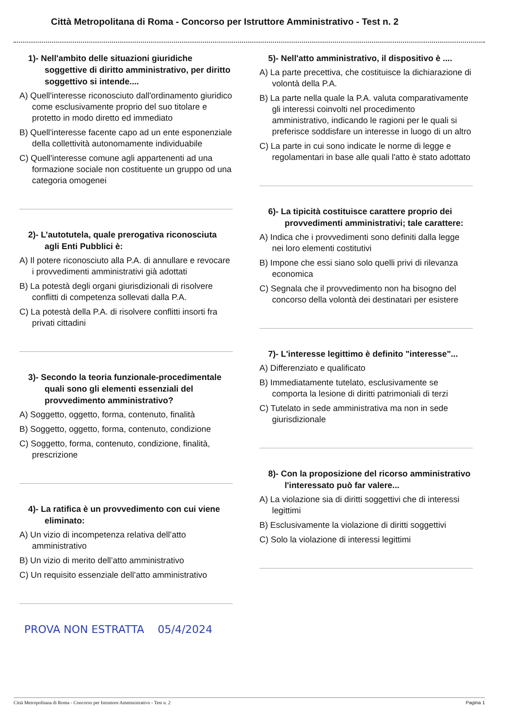Città Metropolitana di Roma - Concorso per Istruttore Amministrativo - Test n. 2
1)- Nell'ambito delle situazioni giuridiche soggettive di diritto amministrativo, per diritto soggettivo si intende....
A) Quell'interesse riconosciuto dall'ordinamento giuridico come esclusivamente proprio del suo titolare e protetto in modo diretto ed immediato
B) Quell'interesse facente capo ad un ente esponenziale della collettività autonomamente individuabile
C) Quell'interesse comune agli appartenenti ad una formazione sociale non costituente un gruppo od una categoria omogenei
2)- L’autotutela, quale prerogativa riconosciuta agli Enti Pubblici è:
A) Il potere riconosciuto alla P.A. di annullare e revocare i provvedimenti amministrativi già adottati
B) La potestà degli organi giurisdizionali di risolvere conflitti di competenza sollevati dalla P.A.
C) La potestà della P.A. di risolvere conflitti insorti fra privati cittadini
3)- Secondo la teoria funzionale-procedimentale quali sono gli elementi essenziali del provvedimento amministrativo?
A) Soggetto, oggetto, forma, contenuto, finalità
B) Soggetto, oggetto, forma, contenuto, condizione
C) Soggetto, forma, contenuto, condizione, finalità, prescrizione
4)- La ratifica è un provvedimento con cui viene eliminato:
A) Un vizio di incompetenza relativa dell’atto amministrativo
B) Un vizio di merito dell’atto amministrativo
C) Un requisito essenziale dell’atto amministrativo
5)- Nell'atto amministrativo, il dispositivo è ....
A) La parte precettiva, che costituisce la dichiarazione di volontà della P.A.
B) La parte nella quale la P.A. valuta comparativamente gli interessi coinvolti nel procedimento amministrativo, indicando le ragioni per le quali si preferisce soddisfare un interesse in luogo di un altro
C) La parte in cui sono indicate le norme di legge e regolamentari in base alle quali l'atto è stato adottato
6)- La tipicità costituisce carattere proprio dei provvedimenti amministrativi; tale carattere:
A) Indica che i provvedimenti sono definiti dalla legge nei loro elementi costitutivi
B) Impone che essi siano solo quelli privi di rilevanza economica
C) Segnala che il provvedimento non ha bisogno del concorso della volontà dei destinatari per esistere
7)- L'interesse legittimo è definito "interesse"...
A) Differenziato e qualificato
B) Immediatamente tutelato, esclusivamente se comporta la lesione di diritti patrimoniali di terzi
C) Tutelato in sede amministrativa ma non in sede giurisdizionale
8)- Con la proposizione del ricorso amministrativo l'interessato può far valere...
A) La violazione sia di diritti soggettivi che di interessi legittimi
B) Esclusivamente la violazione di diritti soggettivi
C) Solo la violazione di interessi legittimi
PROVA NON ESTRATTA 05/4/2024
Città Metropolitana di Roma - Concorso per Istruttore Amministrativo - Test n. 2 Pagina 1